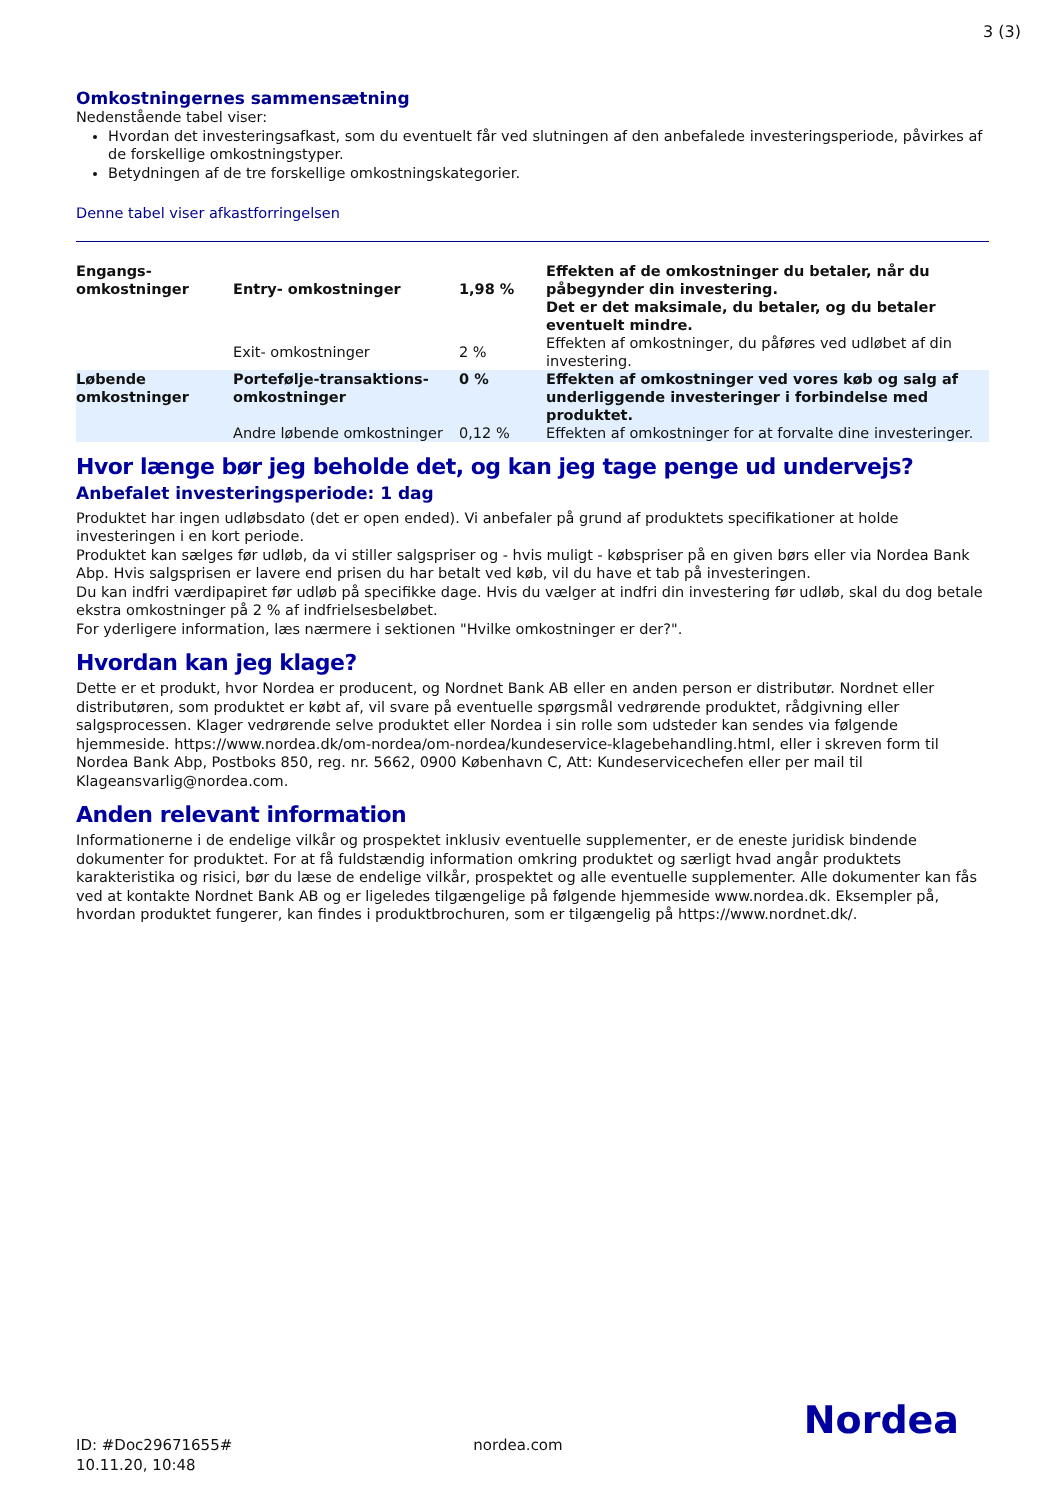3 (3)
Omkostningernes sammensætning
Nedenstående tabel viser:
Hvordan det investeringsafkast, som du eventuelt får ved slutningen af den anbefalede investeringsperiode, påvirkes af de forskellige omkostningstyper.
Betydningen af de tre forskellige omkostningskategorier.
Denne tabel viser afkastforringelsen
| Engangs- omkostninger | Entry- omkostninger | 1,98 % | Effekten af de omkostninger du betaler, når du påbegynder din investering. Det er det maksimale, du betaler, og du betaler eventuelt mindre. |
| | Exit- omkostninger | 2 % | Effekten af omkostninger, du påføres ved udløbet af din investering. |
| Løbende omkostninger | Portefølje-transaktions- omkostninger | 0 % | Effekten af omkostninger ved vores køb og salg af underliggende investeringer i forbindelse med produktet. |
| | Andre løbende omkostninger | 0,12 % | Effekten af omkostninger for at forvalte dine investeringer. |
Hvor længe bør jeg beholde det, og kan jeg tage penge ud undervejs?
Anbefalet investeringsperiode: 1 dag
Produktet har ingen udløbsdato (det er open ended). Vi anbefaler på grund af produktets specifikationer at holde investeringen i en kort periode.
Produktet kan sælges før udløb, da vi stiller salgspriser og - hvis muligt - købspriser på en given børs eller via Nordea Bank Abp. Hvis salgsprisen er lavere end prisen du har betalt ved køb, vil du have et tab på investeringen.
Du kan indfri værdipapiret før udløb på specifikke dage. Hvis du vælger at indfri din investering før udløb, skal du dog betale ekstra omkostninger på 2 % af indfrielsesbeløbet.
For yderligere information, læs nærmere i sektionen "Hvilke omkostninger er der?".
Hvordan kan jeg klage?
Dette er et produkt, hvor Nordea er producent, og Nordnet Bank AB eller en anden person er distributør. Nordnet eller distributøren, som produktet er købt af, vil svare på eventuelle spørgsmål vedrørende produktet, rådgivning eller salgsprocessen. Klager vedrørende selve produktet eller Nordea i sin rolle som udsteder kan sendes via følgende hjemmeside. https://www.nordea.dk/om-nordea/om-nordea/kundeservice-klagebehandling.html, eller i skreven form til Nordea Bank Abp, Postboks 850, reg. nr. 5662, 0900 København C, Att: Kundeservicechefen eller per mail til Klageansvarlig@nordea.com.
Anden relevant information
Informationerne i de endelige vilkår og prospektet inklusiv eventuelle supplementer, er de eneste juridisk bindende dokumenter for produktet. For at få fuldstændig information omkring produktet og særligt hvad angår produktets karakteristika og risici, bør du læse de endelige vilkår, prospektet og alle eventuelle supplementer. Alle dokumenter kan fås ved at kontakte Nordnet Bank AB og er ligeledes tilgængelige på følgende hjemmeside www.nordea.dk. Eksempler på, hvordan produktet fungerer, kan findes i produktbrochuren, som er tilgængelig på https://www.nordnet.dk/.
ID: #Doc29671655#
10.11.20, 10:48
nordea.com
Nordea